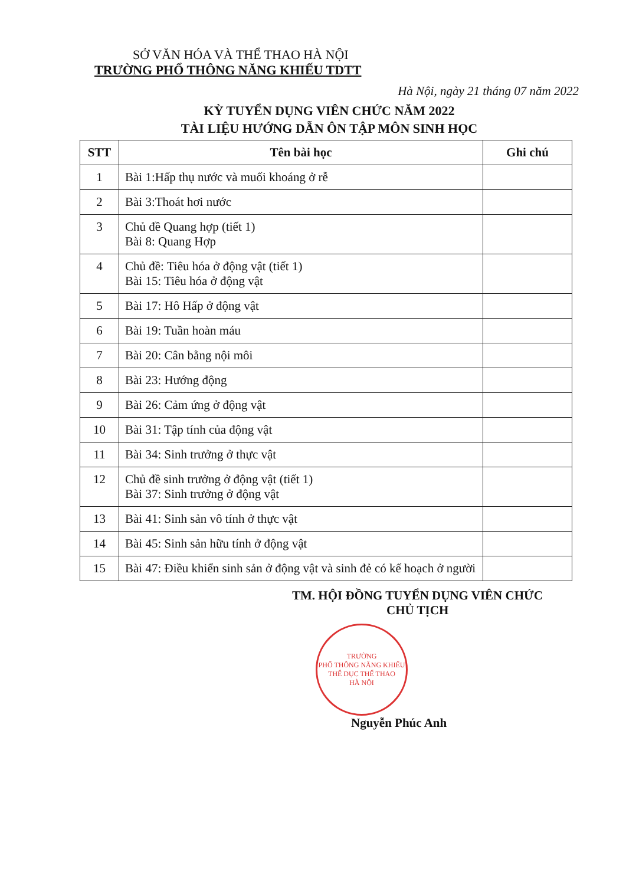SỞ VĂN HÓA VÀ THỂ THAO HÀ NỘI
TRƯỜNG PHỔ THÔNG NĂNG KHIẾU TDTT
Hà Nội, ngày 21 tháng 07 năm 2022
KỲ TUYỂN DỤNG VIÊN CHỨC NĂM 2022
TÀI LIỆU HƯỚNG DẪN ÔN TẬP MÔN SINH HỌC
| STT | Tên bài học | Ghi chú |
| --- | --- | --- |
| 1 | Bài 1:Hấp thụ nước và muối khoáng ở rễ | |
| 2 | Bài 3:Thoát hơi nước | |
| 3 | Chủ đề Quang hợp (tiết 1) Bài 8: Quang Hợp | |
| 4 | Chủ đề: Tiêu hóa ở động vật (tiết 1) Bài 15: Tiêu hóa ở động vật | |
| 5 | Bài 17: Hô Hấp ở động vật | |
| 6 | Bài 19: Tuần hoàn máu | |
| 7 | Bài 20: Cân bằng nội môi | |
| 8 | Bài 23: Hướng động | |
| 9 | Bài 26: Cảm ứng ở động vật | |
| 10 | Bài 31: Tập tính của động vật | |
| 11 | Bài 34: Sinh trưởng ở thực vật | |
| 12 | Chủ đề sinh trưởng ở động vật (tiết 1) Bài 37: Sinh trưởng ở động vật | |
| 13 | Bài 41: Sinh sản vô tính ở thực vật | |
| 14 | Bài 45: Sinh sản hữu tính ở động vật | |
| 15 | Bài 47: Điều khiển sinh sản ở động vật và sinh đẻ có kế hoạch ở người | |
TM. HỘI ĐỒNG TUYỂN DỤNG VIÊN CHỨC
CHỦ TỊCH
TRƯỜNG
PHỔ THÔNG NĂNG KHIẾU
THỂ DỤC THỂ THAO
HÀ NỘI
Nguyễn Phúc Anh